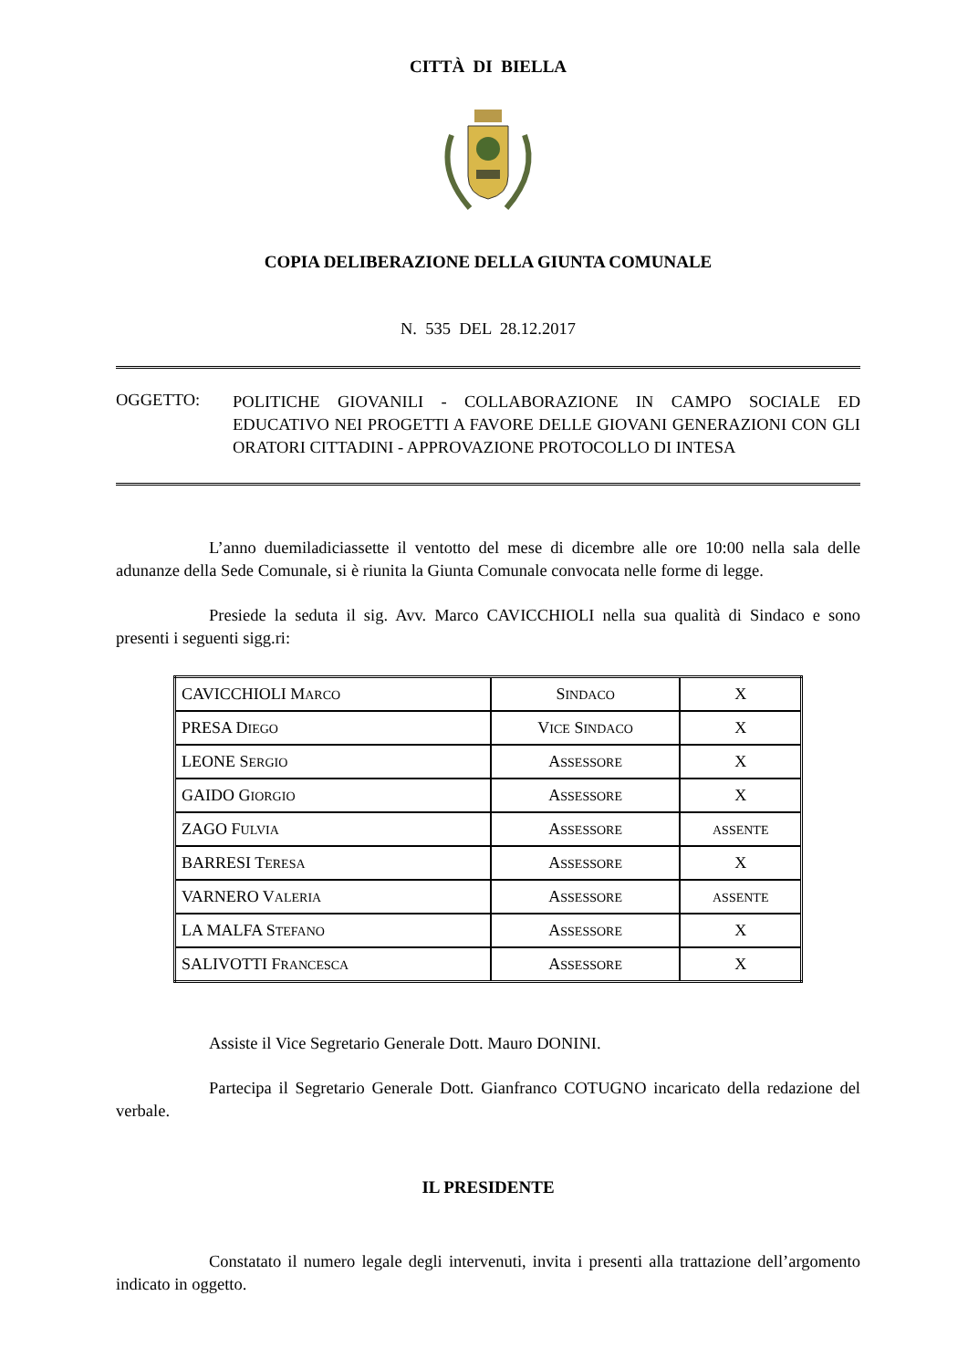CITTÀ DI BIELLA
COPIA DELIBERAZIONE DELLA GIUNTA COMUNALE
N. 535 DEL 28.12.2017
OGGETTO:
POLITICHE GIOVANILI - COLLABORAZIONE IN CAMPO SOCIALE ED EDUCATIVO NEI PROGETTI A FAVORE DELLE GIOVANI GENERAZIONI CON GLI ORATORI CITTADINI - APPROVAZIONE PROTOCOLLO DI INTESA
L’anno duemiladiciassette il ventotto del mese di dicembre alle ore 10:00 nella sala delle adunanze della Sede Comunale, si è riunita la Giunta Comunale convocata nelle forme di legge.
Presiede la seduta il sig. Avv. Marco CAVICCHIOLI nella sua qualità di Sindaco e sono presenti i seguenti sigg.ri:
| CAVICCHIOLI M ARCO | S INDACO | X |
| PRESA D IEGO | V ICE S INDACO | X |
| LEONE S ERGIO | A SSESSORE | X |
| GAIDO G IORGIO | A SSESSORE | X |
| ZAGO F ULVIA | A SSESSORE | ASSENTE |
| BARRESI T ERESA | A SSESSORE | X |
| VARNERO V ALERIA | A SSESSORE | ASSENTE |
| LA MALFA S TEFANO | A SSESSORE | X |
| SALIVOTTI F RANCESCA | A SSESSORE | X |
Assiste il Vice Segretario Generale Dott. Mauro DONINI.
Partecipa il Segretario Generale Dott. Gianfranco COTUGNO incaricato della redazione del verbale.
IL PRESIDENTE
Constatato il numero legale degli intervenuti, invita i presenti alla trattazione dell’argomento indicato in oggetto.